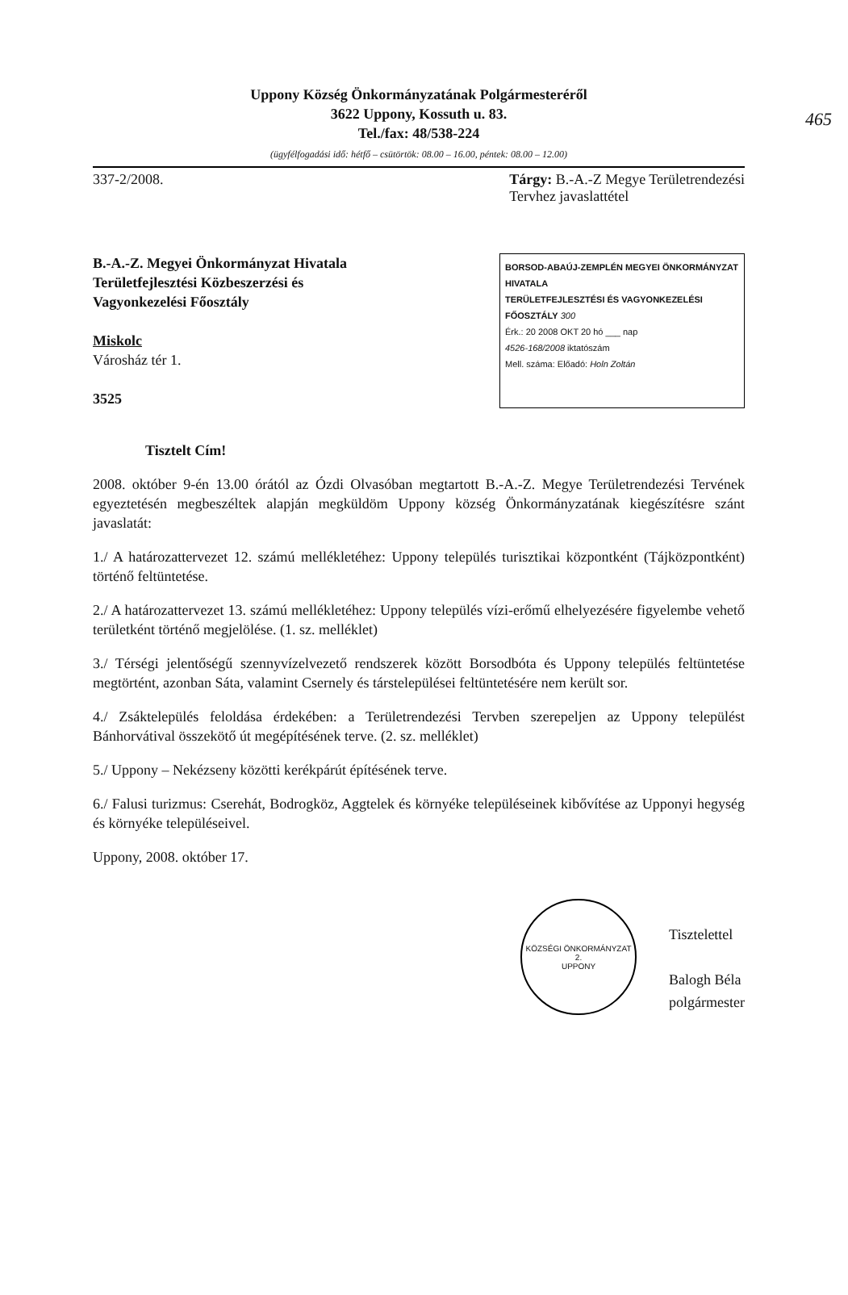465
Uppony Község Önkormányzatának Polgármesteréről
3622 Uppony, Kossuth u. 83.
Tel./fax: 48/538-224
(ügyfélfogadási idő: hétfő – csütörtök: 08.00 – 16.00, péntek: 08.00 – 12.00)
337-2/2008. Tárgy: B.-A.-Z Megye Területrendezési
Tervhez javaslattétel
B.-A.-Z. Megyei Önkormányzat Hivatala
Területfejlesztési Közbeszerzési és
Vagyonkezelési Főosztály
Miskolc
Városház tér 1.
3525
BORSOD-ABAÚJ-ZEMPLÉN MEGYEI ÖNKORMÁNYZAT HIVATALA
TERÜLETFEJLESZTÉSI ÉS VAGYONKEZELÉSI FŐOSZTÁLY 300
Érk.: 20 2008 OKT 20 hó ___ nap
4526-168/2008 iktatószám
Mell. száma: Előadó: Holn Zoltán
Tisztelt Cím!
2008. október 9-én 13.00 órától az Ózdi Olvasóban megtartott B.-A.-Z. Megye Területrendezési Tervének egyeztetésén megbeszéltek alapján megküldöm Uppony község Önkormányzatának kiegészítésre szánt javaslatát:
1./ A határozattervezet 12. számú mellékletéhez: Uppony település turisztikai központként (Tájközpontként) történő feltüntetése.
2./ A határozattervezet 13. számú mellékletéhez: Uppony település vízi-erőmű elhelyezésére figyelembe vehető területként történő megjelölése. (1. sz. melléklet)
3./ Térségi jelentőségű szennyvízelvezető rendszerek között Borsodbóta és Uppony település feltüntetése megtörtént, azonban Sáta, valamint Csernely és társtelepülései feltüntetésére nem került sor.
4./ Zsáktelepülés feloldása érdekében: a Területrendezési Tervben szerepeljen az Uppony települést Bánhorvátival összekötő út megépítésének terve. (2. sz. melléklet)
5./ Uppony – Nekézseny közötti kerékpárút építésének terve.
6./ Falusi turizmus: Cserehát, Bodrogköz, Aggtelek és környéke településeinek kibővítése az Upponyi hegység és környéke településeivel.
Uppony, 2008. október 17.
KÖZSÉGI ÖNKORMÁNYZAT
2.
UPPONY
Tisztelettel
Balogh Béla
polgármester